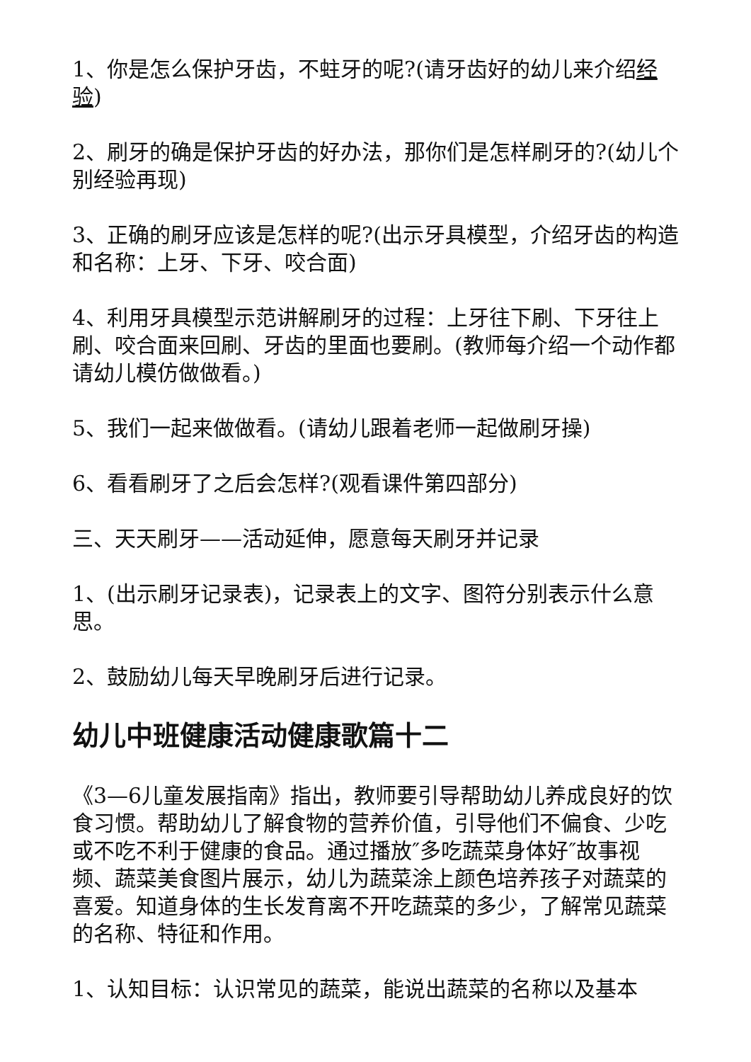1、你是怎么保护牙齿，不蛀牙的呢?(请牙齿好的幼儿来介绍经验)
2、刷牙的确是保护牙齿的好办法，那你们是怎样刷牙的?(幼儿个别经验再现)
3、正确的刷牙应该是怎样的呢?(出示牙具模型，介绍牙齿的构造和名称：上牙、下牙、咬合面)
4、利用牙具模型示范讲解刷牙的过程：上牙往下刷、下牙往上刷、咬合面来回刷、牙齿的里面也要刷。(教师每介绍一个动作都请幼儿模仿做做看。)
5、我们一起来做做看。(请幼儿跟着老师一起做刷牙操)
6、看看刷牙了之后会怎样?(观看课件第四部分)
三、天天刷牙——活动延伸，愿意每天刷牙并记录
1、(出示刷牙记录表)，记录表上的文字、图符分别表示什么意思。
2、鼓励幼儿每天早晚刷牙后进行记录。
幼儿中班健康活动健康歌篇十二
《3—6儿童发展指南》指出，教师要引导帮助幼儿养成良好的饮食习惯。帮助幼儿了解食物的营养价值，引导他们不偏食、少吃或不吃不利于健康的食品。通过播放″多吃蔬菜身体好″故事视频、蔬菜美食图片展示，幼儿为蔬菜涂上颜色培养孩子对蔬菜的喜爱。知道身体的生长发育离不开吃蔬菜的多少，了解常见蔬菜的名称、特征和作用。
1、认知目标：认识常见的蔬菜，能说出蔬菜的名称以及基本